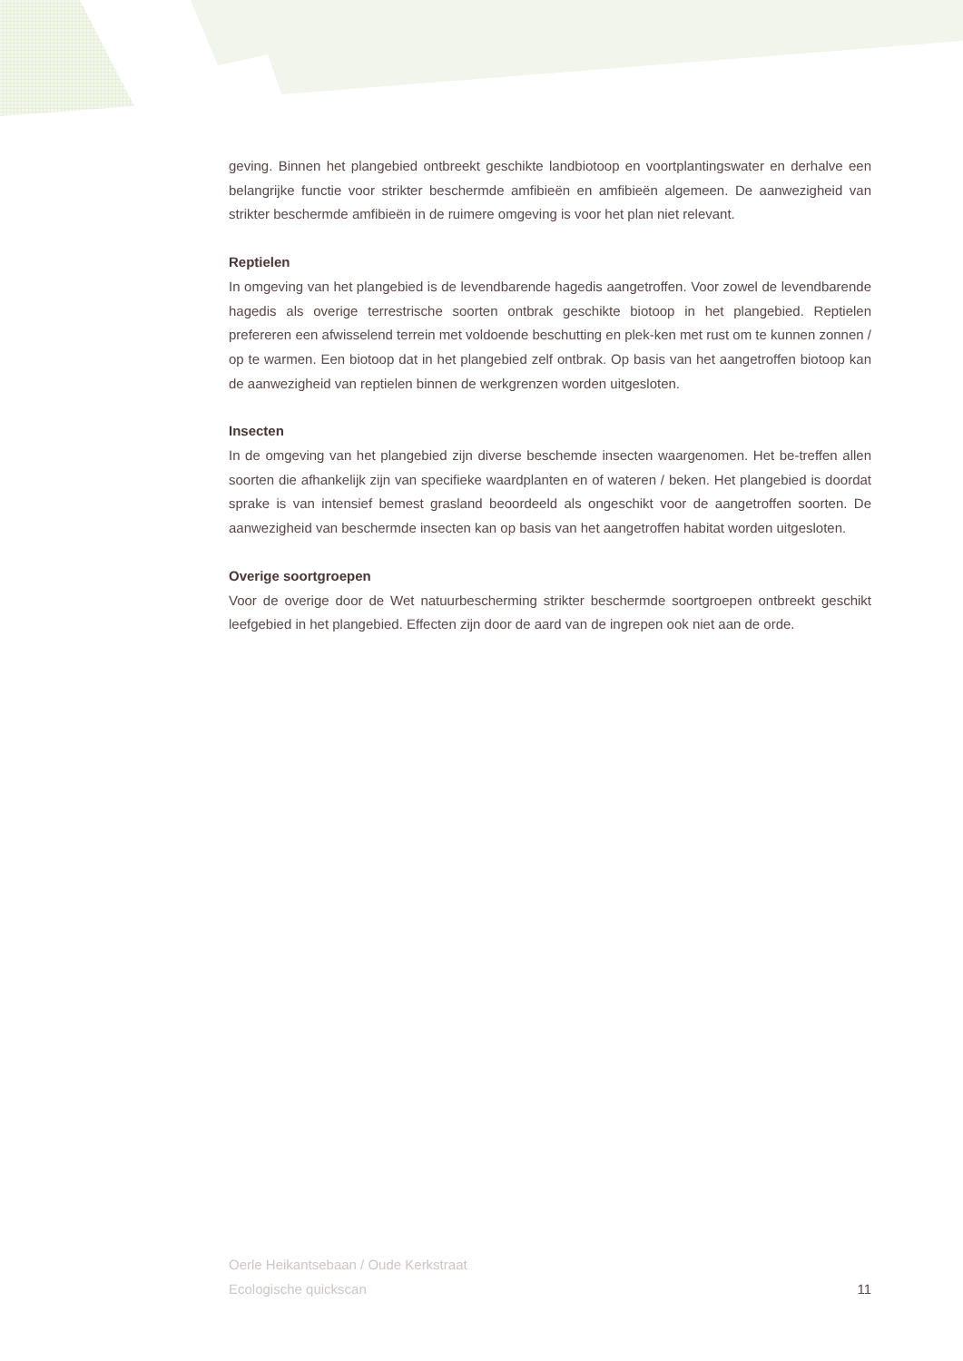geving. Binnen het plangebied ontbreekt geschikte landbiotoop en voortplantingswater en derhalve een belangrijke functie voor strikter beschermde amfibieën en amfibieën algemeen. De aanwezigheid van strikter beschermde amfibieën in de ruimere omgeving is voor het plan niet relevant.
Reptielen
In omgeving van het plangebied is de levendbarende hagedis aangetroffen. Voor zowel de levendbarende hagedis als overige terrestrische soorten ontbrak geschikte biotoop in het plangebied. Reptielen prefereren een afwisselend terrein met voldoende beschutting en plek-ken met rust om te kunnen zonnen / op te warmen. Een biotoop dat in het plangebied zelf ontbrak. Op basis van het aangetroffen biotoop kan de aanwezigheid van reptielen binnen de werkgrenzen worden uitgesloten.
Insecten
In de omgeving van het plangebied zijn diverse beschemde insecten waargenomen. Het be-treffen allen soorten die afhankelijk zijn van specifieke waardplanten en of wateren / beken. Het plangebied is doordat sprake is van intensief bemest grasland beoordeeld als ongeschikt voor de aangetroffen soorten. De aanwezigheid van beschermde insecten kan op basis van het aangetroffen habitat worden uitgesloten.
Overige soortgroepen
Voor de overige door de Wet natuurbescherming strikter beschermde soortgroepen ontbreekt geschikt leefgebied in het plangebied. Effecten zijn door de aard van de ingrepen ook niet aan de orde.
Oerle Heikantsebaan / Oude Kerkstraat
Ecologische quickscan
11